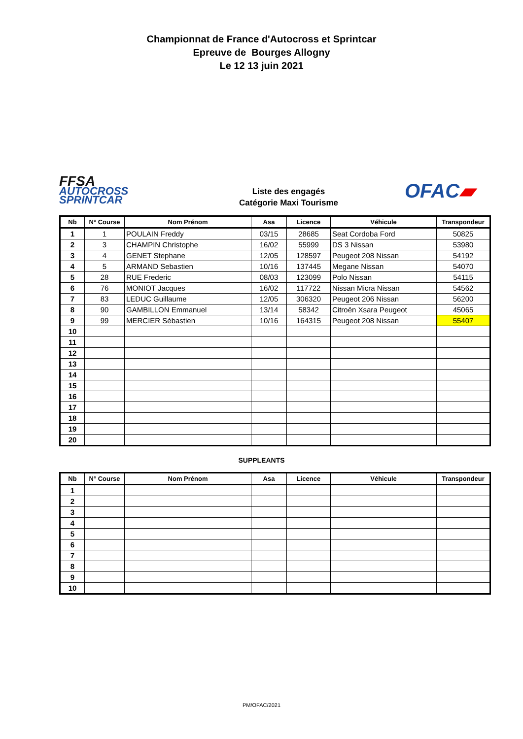Championnat de France d'Autocross et Sprintcar
Epreuve de Bourges Allogny
Le 12 13 juin 2021
FFSA
AUTOCROSS
SPRINTCAR
Liste des engagés
Catégorie Maxi Tourisme
OFAC▰
| Nb | N° Course | Nom Prénom | Asa | Licence | Véhicule | Transpondeur |
| --- | --- | --- | --- | --- | --- | --- |
| 1 | 1 | POULAIN Freddy | 03/15 | 28685 | Seat Cordoba Ford | 50825 |
| 2 | 3 | CHAMPIN Christophe | 16/02 | 55999 | DS 3 Nissan | 53980 |
| 3 | 4 | GENET Stephane | 12/05 | 128597 | Peugeot 208 Nissan | 54192 |
| 4 | 5 | ARMAND Sebastien | 10/16 | 137445 | Megane Nissan | 54070 |
| 5 | 28 | RUE Frederic | 08/03 | 123099 | Polo Nissan | 54115 |
| 6 | 76 | MONIOT Jacques | 16/02 | 117722 | Nissan Micra Nissan | 54562 |
| 7 | 83 | LEDUC Guillaume | 12/05 | 306320 | Peugeot 206 Nissan | 56200 |
| 8 | 90 | GAMBILLON Emmanuel | 13/14 | 58342 | Citroën Xsara Peugeot | 45065 |
| 9 | 99 | MERCIER Sébastien | 10/16 | 164315 | Peugeot 208 Nissan | 55407 |
| 10 | | | | | | |
| 11 | | | | | | |
| 12 | | | | | | |
| 13 | | | | | | |
| 14 | | | | | | |
| 15 | | | | | | |
| 16 | | | | | | |
| 17 | | | | | | |
| 18 | | | | | | |
| 19 | | | | | | |
| 20 | | | | | | |
SUPPLEANTS
| Nb | N° Course | Nom Prénom | Asa | Licence | Véhicule | Transpondeur |
| --- | --- | --- | --- | --- | --- | --- |
| 1 | | | | | | |
| 2 | | | | | | |
| 3 | | | | | | |
| 4 | | | | | | |
| 5 | | | | | | |
| 6 | | | | | | |
| 7 | | | | | | |
| 8 | | | | | | |
| 9 | | | | | | |
| 10 | | | | | | |
PM/OFAC/2021